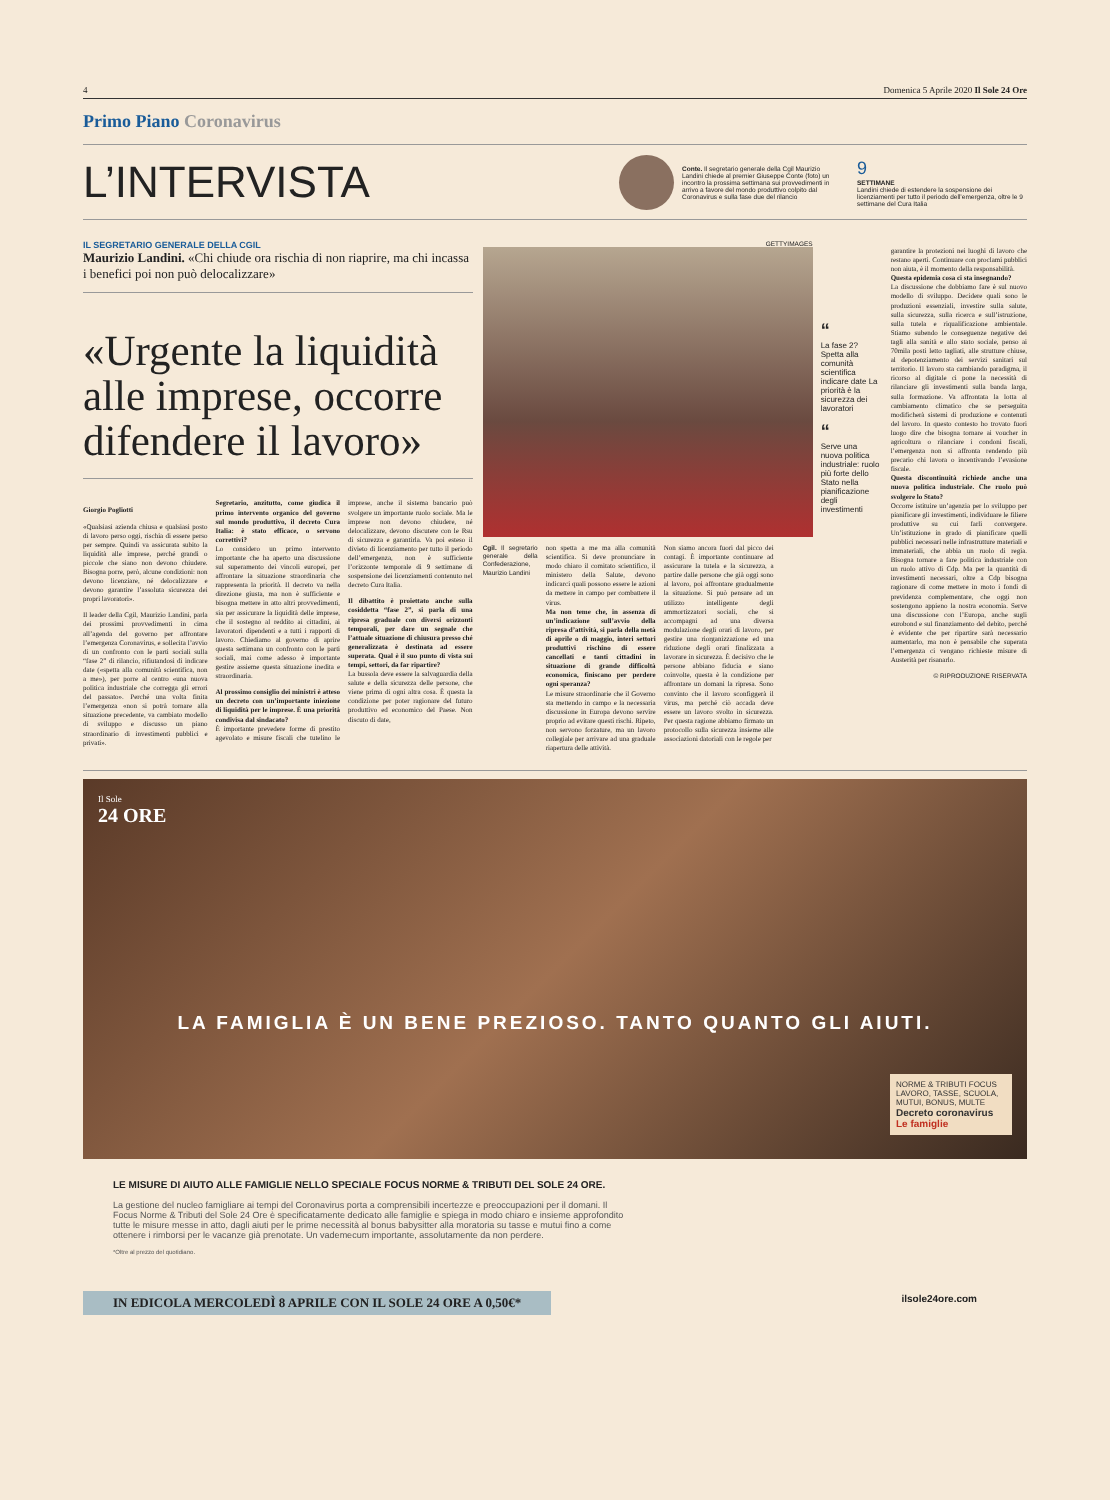4 Domenica 5 Aprile 2020 Il Sole 24 Ore
Primo Piano Coronavirus
L’INTERVISTA
Conte. Il segretario generale della Cgil Maurizio Landini chiede al premier Giuseppe Conte (foto) un incontro la prossima settimana sui provvedimenti in arrivo a favore del mondo produttivo colpito dal Coronavirus e sulla fase due del rilancio
9
SETTIMANE
Landini chiede di estendere la sospensione dei licenziamenti per tutto il periodo dell’emergenza, oltre le 9 settimane del Cura Italia
IL SEGRETARIO GENERALE DELLA CGIL
Maurizio Landini. «Chi chiude ora rischia di non riaprire, ma chi incassa i benefici poi non può delocalizzare»
«Urgente la liquidità alle imprese, occorre difendere il lavoro»
Giorgio Pogliotti
«Qualsiasi azienda chiusa e qualsiasi posto di lavoro perso oggi, rischia di essere perso per sempre. Quindi va assicurata subito la liquidità alle imprese, perché grandi o piccole che siano non devono chiudere. Bisogna porre, però, alcune condizioni: non devono licenziare, né delocalizzare e devono garantire l’assoluta sicurezza dei propri lavoratori».
Il leader della Cgil, Maurizio Landini, parla dei prossimi provvedimenti in cima all’agenda del governo per affrontare l’emergenza Coronavirus, e sollecita l’avvio di un confronto con le parti sociali sulla “fase 2” di rilancio, rifiutandosi di indicare date («spetta alla comunità scientifica, non a me»), per porre al centro «una nuova politica industriale che corregga gli errori del passato». Perché una volta finita l’emergenza «non si potrà tornare alla situazione precedente, va cambiato modello di sviluppo e discusso un piano straordinario di investimenti pubblici e privati».
Segretario, anzitutto, come giudica il primo intervento organico del governo sul mondo produttivo, il decreto Cura Italia: è stato efficace, o servono correttivi?
Lo considero un primo intervento importante che ha aperto una discussione sul superamento dei vincoli europei, per affrontare la situazione straordinaria che rappresenta la priorità. Il decreto va nella direzione giusta, ma non è sufficiente e bisogna mettere in atto altri provvedimenti, sia per assicurare la liquidità delle imprese, che il sostegno al reddito ai cittadini, ai lavoratori dipendenti e a tutti i rapporti di lavoro. Chiediamo al governo di aprire questa settimana un confronto con le parti sociali, mai come adesso è importante gestire assieme questa situazione inedita e straordinaria.
Al prossimo consiglio dei ministri è atteso un decreto con un’importante iniezione di liquidità per le imprese. È una priorità condivisa dal sindacato?
È importante prevedere forme di prestito agevolato e misure fiscali che tutelino le imprese, anche il sistema bancario può svolgere un importante ruolo sociale. Ma le imprese non devono chiudere, né delocalizzare, devono discutere con le Rsu di sicurezza e garantirla. Va poi esteso il divieto di licenziamento per tutto il periodo dell’emergenza, non è sufficiente l’orizzonte temporale di 9 settimane di sospensione dei licenziamenti contenuto nel decreto Cura Italia.
Il dibattito è proiettato anche sulla cosiddetta “fase 2”, si parla di una ripresa graduale con diversi orizzonti temporali, per dare un segnale che l’attuale situazione di chiusura presso ché generalizzata è destinata ad essere superata. Qual è il suo punto di vista sui tempi, settori, da far ripartire?
La bussola deve essere la salvaguardia della salute e della sicurezza delle persone, che viene prima di ogni altra cosa. È questa la condizione per poter ragionare del futuro produttivo ed economico del Paese. Non discuto di date,
GETTYIMAGES
“
La fase 2? Spetta alla comunità scientifica indicare date La priorità è la sicurezza dei lavoratori
“
Serve una nuova politica industriale: ruolo più forte dello Stato nella pianificazione degli investimenti
Cgil. Il segretario generale della Confederazione, Maurizio Landini
non spetta a me ma alla comunità scientifica. Si deve pronunciare in modo chiaro il comitato scientifico, il ministero della Salute, devono indicarci quali possono essere le azioni da mettere in campo per combattere il virus.
Ma non teme che, in assenza di un’indicazione sull’avvio della ripresa d’attività, si parla della metà di aprile o di maggio, interi settori produttivi rischino di essere cancellati e tanti cittadini in situazione di grande difficoltà economica, finiscano per perdere ogni speranza?
Le misure straordinarie che il Governo sta mettendo in campo e la necessaria discussione in Europa devono servire proprio ad evitare questi rischi. Ripeto, non servono forzature, ma un lavoro collegiale per arrivare ad una graduale riapertura delle attività.
Non siamo ancora fuori dal picco dei contagi. È importante continuare ad assicurare la tutela e la sicurezza, a partire dalle persone che già oggi sono al lavoro, poi affrontare gradualmente la situazione. Si può pensare ad un utilizzo intelligente degli ammortizzatori sociali, che si accompagni ad una diversa modulazione degli orari di lavoro, per gestire una riorganizzazione ed una riduzione degli orari finalizzata a lavorare in sicurezza. È decisivo che le persone abbiano fiducia e siano coinvolte, questa è la condizione per affrontare un domani la ripresa. Sono convinto che il lavoro sconfiggerà il virus, ma perché ciò accada deve essere un lavoro svolto in sicurezza. Per questa ragione abbiamo firmato un protocollo sulla sicurezza insieme alle associazioni datoriali con le regole per
garantire la protezioni nei luoghi di lavoro che restano aperti. Continuare con proclami pubblici non aiuta, è il momento della responsabilità.
Questa epidemia cosa ci sta insegnando?
La discussione che dobbiamo fare è sul nuovo modello di sviluppo. Decidere quali sono le produzioni essenziali, investire sulla salute, sulla sicurezza, sulla ricerca e sull’istruzione, sulla tutela e riqualificazione ambientale. Stiamo subendo le conseguenze negative dei tagli alla sanità e allo stato sociale, penso ai 70mila posti letto tagliati, alle strutture chiuse, al depotenziamento dei servizi sanitari sul territorio. Il lavoro sta cambiando paradigma, il ricorso al digitale ci pone la necessità di rilanciare gli investimenti sulla banda larga, sulla formazione. Va affrontata la lotta al cambiamento climatico che se perseguita modificherà sistemi di produzione e contenuti del lavoro. In questo contesto ho trovato fuori luogo dire che bisogna tornare ai voucher in agricoltura o rilanciare i condoni fiscali, l’emergenza non si affronta rendendo più precario chi lavora o incentivando l’evasione fiscale.
Questa discontinuità richiede anche una nuova politica industriale. Che ruolo può svolgere lo Stato?
Occorre istituire un’agenzia per lo sviluppo per pianificare gli investimenti, individuare le filiere produttive su cui farli convergere. Un’istituzione in grado di pianificare quelli pubblici necessari nelle infrastrutture materiali e immateriali, che abbia un ruolo di regia. Bisogna tornare a fare politica industriale con un ruolo attivo di Cdp. Ma per la quantità di investimenti necessari, oltre a Cdp bisogna ragionare di come mettere in moto i fondi di previdenza complementare, che oggi non sostengono appieno la nostra economia. Serve una discussione con l’Europa, anche sugli eurobond e sul finanziamento del debito, perché è evidente che per ripartire sarà necessario aumentarlo, ma non è pensabile che superata l’emergenza ci vengano richieste misure di Austerità per risanarlo.
© RIPRODUZIONE RISERVATA
Il Sole
24 ORE
LA FAMIGLIA È UN BENE PREZIOSO. TANTO QUANTO GLI AIUTI.
NORME & TRIBUTI FOCUS
LAVORO, TASSE, SCUOLA, MUTUI, BONUS, MULTE
Decreto coronavirus
Le famiglie
LE MISURE DI AIUTO ALLE FAMIGLIE NELLO SPECIALE FOCUS NORME & TRIBUTI DEL SOLE 24 ORE.
La gestione del nucleo famigliare ai tempi del Coronavirus porta a comprensibili incertezze e preoccupazioni per il domani. Il Focus Norme & Tributi del Sole 24 Ore è specificatamente dedicato alle famiglie e spiega in modo chiaro e insieme approfondito tutte le misure messe in atto, dagli aiuti per le prime necessità al bonus babysitter alla moratoria su tasse e mutui fino a come ottenere i rimborsi per le vacanze già prenotate. Un vademecum importante, assolutamente da non perdere.
*Oltre al prezzo del quotidiano.
IN EDICOLA MERCOLEDÌ 8 APRILE CON IL SOLE 24 ORE A 0,50€*
ilsole24ore.com